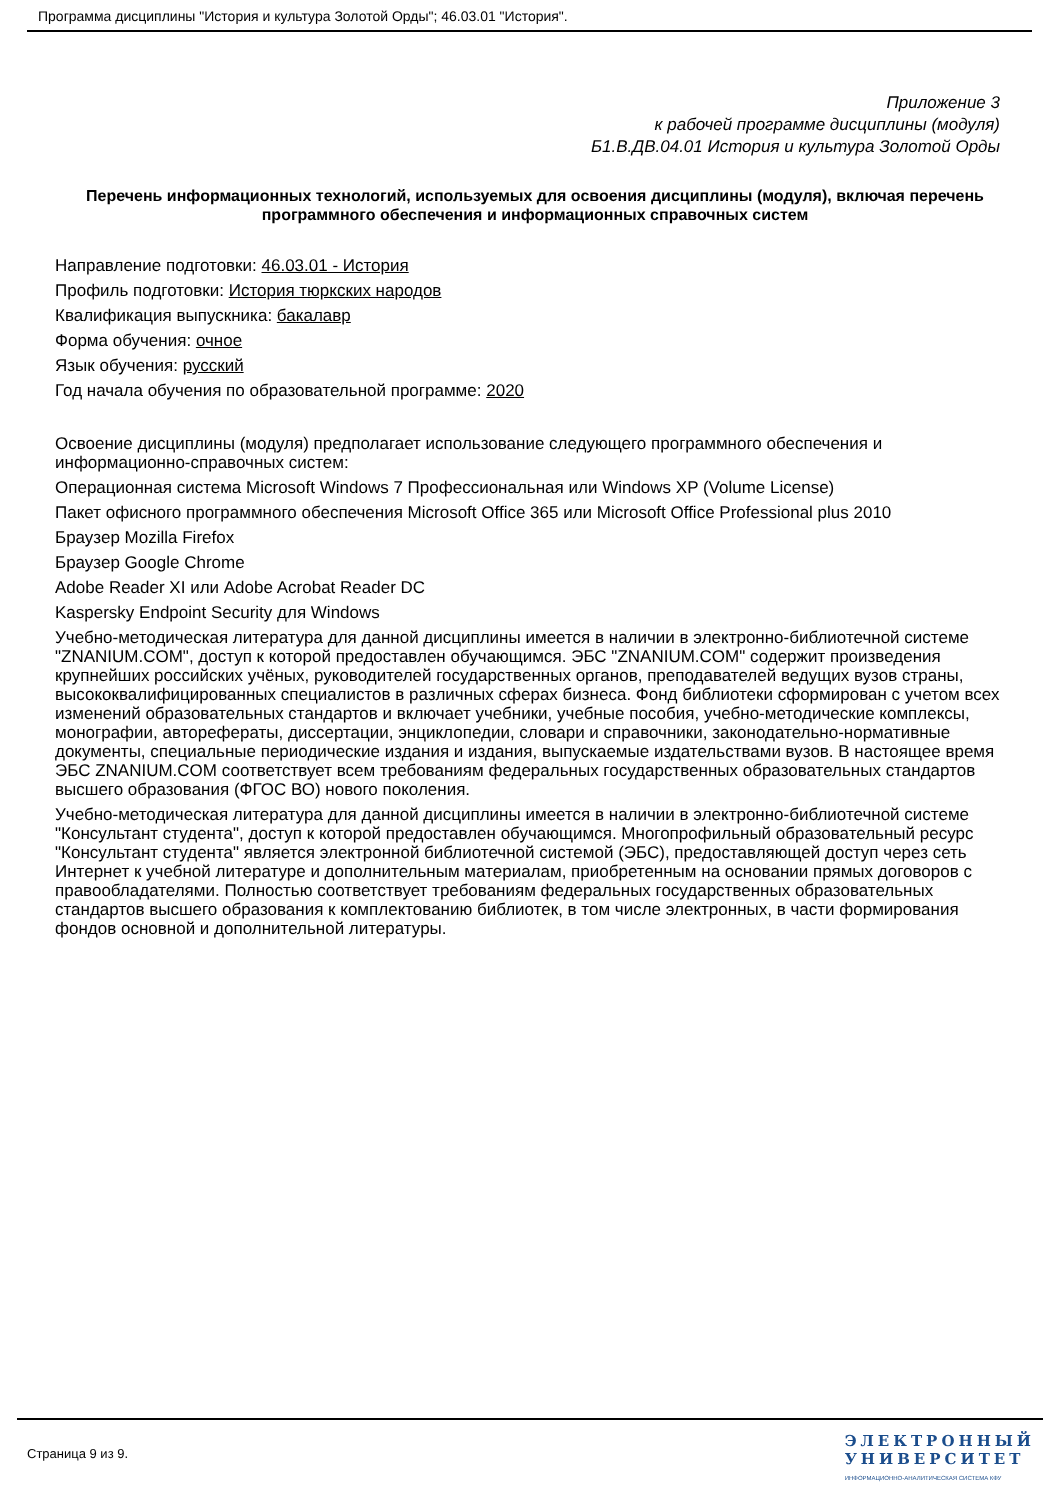Программа дисциплины "История и культура Золотой Орды"; 46.03.01 "История".
Приложение 3
к рабочей программе дисциплины (модуля)
Б1.В.ДВ.04.01 История и культура Золотой Орды
Перечень информационных технологий, используемых для освоения дисциплины (модуля), включая перечень программного обеспечения и информационных справочных систем
Направление подготовки: 46.03.01 - История
Профиль подготовки: История тюркских народов
Квалификация выпускника: бакалавр
Форма обучения: очное
Язык обучения: русский
Год начала обучения по образовательной программе: 2020
Освоение дисциплины (модуля) предполагает использование следующего программного обеспечения и информационно-справочных систем:
Операционная система Microsoft Windows 7 Профессиональная или Windows XP (Volume License)
Пакет офисного программного обеспечения Microsoft Office 365 или Microsoft Office Professional plus 2010
Браузер Mozilla Firefox
Браузер Google Chrome
Adobe Reader XI или Adobe Acrobat Reader DC
Kaspersky Endpoint Security для Windows
Учебно-методическая литература для данной дисциплины имеется в наличии в электронно-библиотечной системе "ZNANIUM.COM", доступ к которой предоставлен обучающимся. ЭБС "ZNANIUM.COM" содержит произведения крупнейших российских учёных, руководителей государственных органов, преподавателей ведущих вузов страны, высококвалифицированных специалистов в различных сферах бизнеса. Фонд библиотеки сформирован с учетом всех изменений образовательных стандартов и включает учебники, учебные пособия, учебно-методические комплексы, монографии, авторефераты, диссертации, энциклопедии, словари и справочники, законодательно-нормативные документы, специальные периодические издания и издания, выпускаемые издательствами вузов. В настоящее время ЭБС ZNANIUM.COM соответствует всем требованиям федеральных государственных образовательных стандартов высшего образования (ФГОС ВО) нового поколения.
Учебно-методическая литература для данной дисциплины имеется в наличии в электронно-библиотечной системе "Консультант студента", доступ к которой предоставлен обучающимся. Многопрофильный образовательный ресурс "Консультант студента" является электронной библиотечной системой (ЭБС), предоставляющей доступ через сеть Интернет к учебной литературе и дополнительным материалам, приобретенным на основании прямых договоров с правообладателями. Полностью соответствует требованиям федеральных государственных образовательных стандартов высшего образования к комплектованию библиотек, в том числе электронных, в части формирования фондов основной и дополнительной литературы.
Страница 9 из 9.
ЭЛЕКТРОННЫЙ
УНИВЕРСИТЕТ
ИНФОРМАЦИОННО-АНАЛИТИЧЕСКАЯ СИСТЕМА КФУ